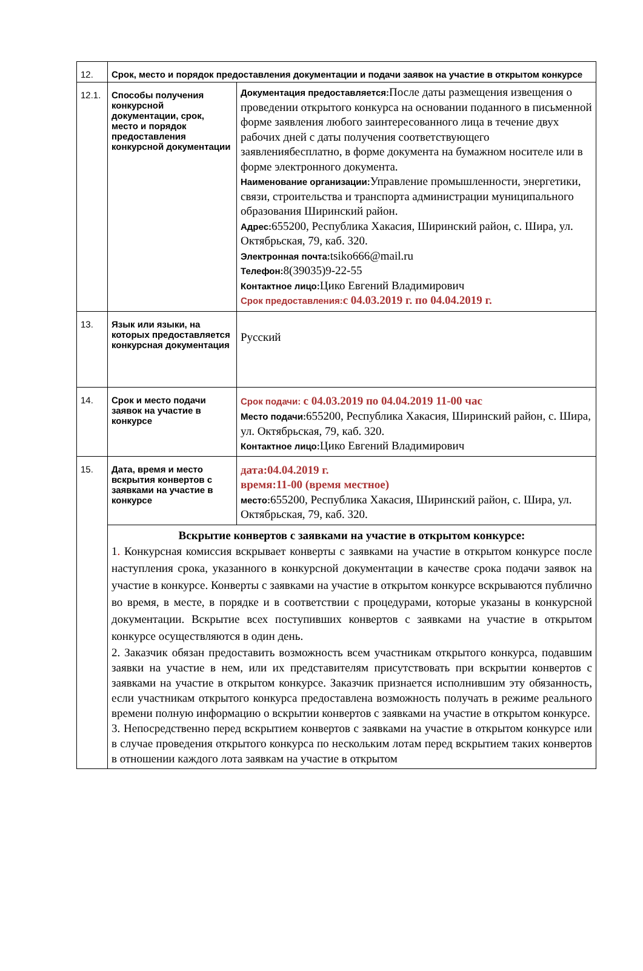| 12. | Срок, место и порядок предоставления документации и подачи заявок на участие в открытом конкурсе | |
| 12.1. | Способы получения конкурсной документации, срок, место и порядок предоставления конкурсной документации | Документация предоставляется: После даты размещения извещения о проведении открытого конкурса на основании поданного в письменной форме заявления любого заинтересованного лица в течение двух рабочих дней с даты получения соответствующего заявлениябесплатно, в форме документа на бумажном носителе или в форме электронного документа. Наименование организации: Управление промышленности, энергетики, связи, строительства и транспорта администрации муниципального образования Ширинский район. Адрес: 655200, Республика Хакасия, Ширинский район, с. Шира, ул. Октябрьская, 79, каб. 320. Электронная почта: tsiko666@mail.ru Телефон: 8(39035)9-22-55 Контактное лицо: Цико Евгений Владимирович Срок предоставления: с 04.03.2019 г. по 04.04.2019 г. |
| 13. | Язык или языки, на которых предоставляется конкурсная документация | Русский |
| 14. | Срок и место подачи заявок на участие в конкурсе | Срок подачи: с 04.03.2019 по 04.04.2019 11-00 час Место подачи: 655200, Республика Хакасия, Ширинский район, с. Шира, ул. Октябрьская, 79, каб. 320. Контактное лицо: Цико Евгений Владимирович |
| 15. | Дата, время и место вскрытия конвертов с заявками на участие в конкурсе | дата:04.04.2019 г. время:11-00 (время местное) место: 655200, Республика Хакасия, Ширинский район, с. Шира, ул. Октябрьская, 79, каб. 320. |
| | Вскрытие конвертов с заявками на участие в открытом конкурсе: 1 . Конкурсная комиссия вскрывает конверты с заявками на участие в открытом конкурсе после наступления срока, указанного в конкурсной документации в качестве срока подачи заявок на участие в конкурсе. Конверты с заявками на участие в открытом конкурсе вскрываются публично во время, в месте, в порядке и в соответствии с процедурами, которые указаны в конкурсной документации. Вскрытие всех поступивших конвертов с заявками на участие в открытом конкурсе осуществляются в один день. 2. Заказчик обязан предоставить возможность всем участникам открытого конкурса, подавшим заявки на участие в нем, или их представителям присутствовать при вскрытии конвертов с заявками на участие в открытом конкурсе. Заказчик признается исполнившим эту обязанность, если участникам открытого конкурса предоставлена возможность получать в режиме реального времени полную информацию о вскрытии конвертов с заявками на участие в открытом конкурсе. 3. Непосредственно перед вскрытием конвертов с заявками на участие в открытом конкурсе или в случае проведения открытого конкурса по нескольким лотам перед вскрытием таких конвертов в отношении каждого лота заявкам на участие в открытом | |